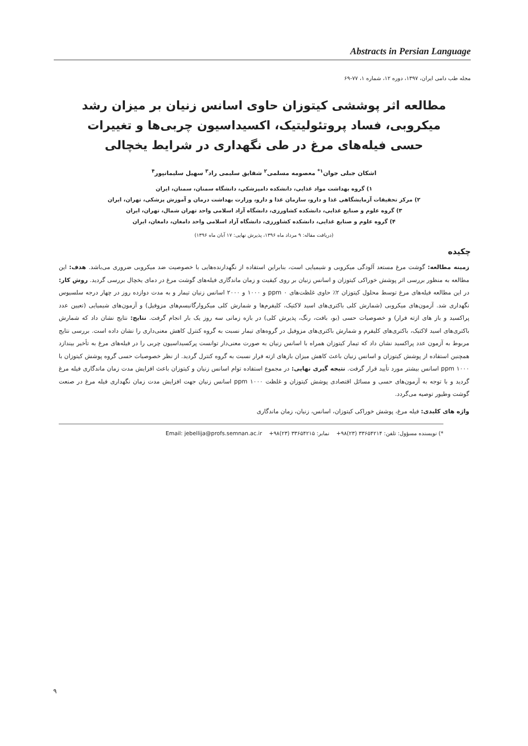Abstracts in Persian Language
مجله طب دامی ایران، ۱۳۹۷، دوره ۱۲، شماره ۱، ۷۷-۶۹
مطالعه اثر پوششی کیتوزان حاوی اسانس زنیان بر میزان رشد میکروبی، فساد پروتئولیتیک، اکسیداسیون چربی‌ها و تغییرات حسی فیله‌های مرغ در طی نگهداری در شرایط یخچالی
اشکان جبلی جوان<sup>۱*</sup> معصومه مسلمی<sup>۲</sup> شقایق سلیمی راد<sup>۳</sup> سهیل سلیمانپور<sup>۴</sup>
۱) گروه بهداشت مواد غذایی، دانشکده دامپزشکی، دانشگاه سمنان، سمنان، ایران
۲) مرکز تحقیقات آزمایشگاهی غذا و دارو، سازمان غذا و دارو، وزارت بهداشت درمان و آموزش پزشکی، تهران، ایران
۳) گروه علوم و صنایع غذایی، دانشکده کشاورزی، دانشگاه آزاد اسلامی واحد تهران شمال، تهران، ایران
۴) گروه علوم و صنایع غذایی، دانشکده کشاورزی، دانشگاه آزاد اسلامی واحد دامغان، دامغان، ایران
(دریافت مقاله: ۹ مرداد ماه ۱۳۹۶، پذیرش نهایی: ۱۷ آبان ماه ۱۳۹۶)
چکیده
زمینه مطالعه: گوشت مرغ مستعد آلودگی میکروبی و شیمیایی است، بنابراین استفاده از نگهدارنده‌هایی با خصوصیت ضد میکروبی ضروری می‌باشد. هدف: این مطالعه به منظور بررسی اثر پوشش خوراکی کیتوزان و اسانس زنیان بر روی کیفیت و زمان ماندگاری فیله‌های گوشت مرغ در دمای یخچال بررسی گردید. روش کار: در این مطالعه فیله‌های مرغ توسط محلول کیتوزان ۲٪ حاوی غلظت‌های ppm ۰ و ۱۰۰۰ و ۲۰۰۰ اسانس زنیان تیمار و به مدت دوازده روز در چهار درجه سلسیوس نگهداری شد. آزمون‌های میکروبی (شمارش کلی باکتری‌های اسید لاکتیک، کلیفرم‌ها و شمارش کلی میکروارگانیسم‌های مزوفیل) و آزمون‌های شیمیایی (تعیین عدد پراکسید و باز های ازته فرار) و خصوصیات حسی (بو، بافت، رنگ، پذیرش کلی) در بازه زمانی سه روز یک بار انجام گرفت. نتایج: نتایج نشان داد که شمارش باکتری‌های اسید لاکتیک، باکتری‌های کلیفرم و شمارش باکتری‌های مزوفیل در گروه‌های تیمار نسبت به گروه کنترل کاهش معنی‌داری را نشان داده است. بررسی نتایج مربوط به آزمون عدد پراکسید نشان داد که تیمار کیتوزان همراه با اسانس زنیان به صورت معنی‌دار توانست پرکسیداسیون چربی را در فیله‌های مرغ به تأخیر بیندازد همچنین استفاده از پوشش کیتوزان و اسانس زنیان باعث کاهش میزان بازهای ازته فرار نسبت به گروه کنترل گردید. از نظر خصوصیات حسی گروه پوشش کیتوزان با ppm ۱۰۰۰ اسانس بیشتر مورد تأیید قرار گرفت. نتیجه گیری نهایی: در مجموع استفاده توام اسانس زنیان و کیتوزان باعث افزایش مدت زمان ماندگاری فیله مرغ گردید و با توجه به آزمون‌های حسی و مسائل اقتصادی پوشش کیتوزان و غلظت ppm ۱۰۰۰ اسانس زنیان جهت افزایش مدت زمان نگهداری فیله مرغ در صنعت گوشت وطیور توصیه می‌گردد.
واژه های کلیدی: فیله مرغ، پوشش خوراکی کیتوزان، اسانس، زنیان، زمان ماندگاری
*) نویسنده مسؤول: تلفن: ۳۳۶۵۴۲۱۴ (۲۳)۹۸+ نمابر: ۳۳۶۵۴۲۱۵ (۲۳)۹۸+ Email: jebellija@profs.semnan.ac.ir
۹